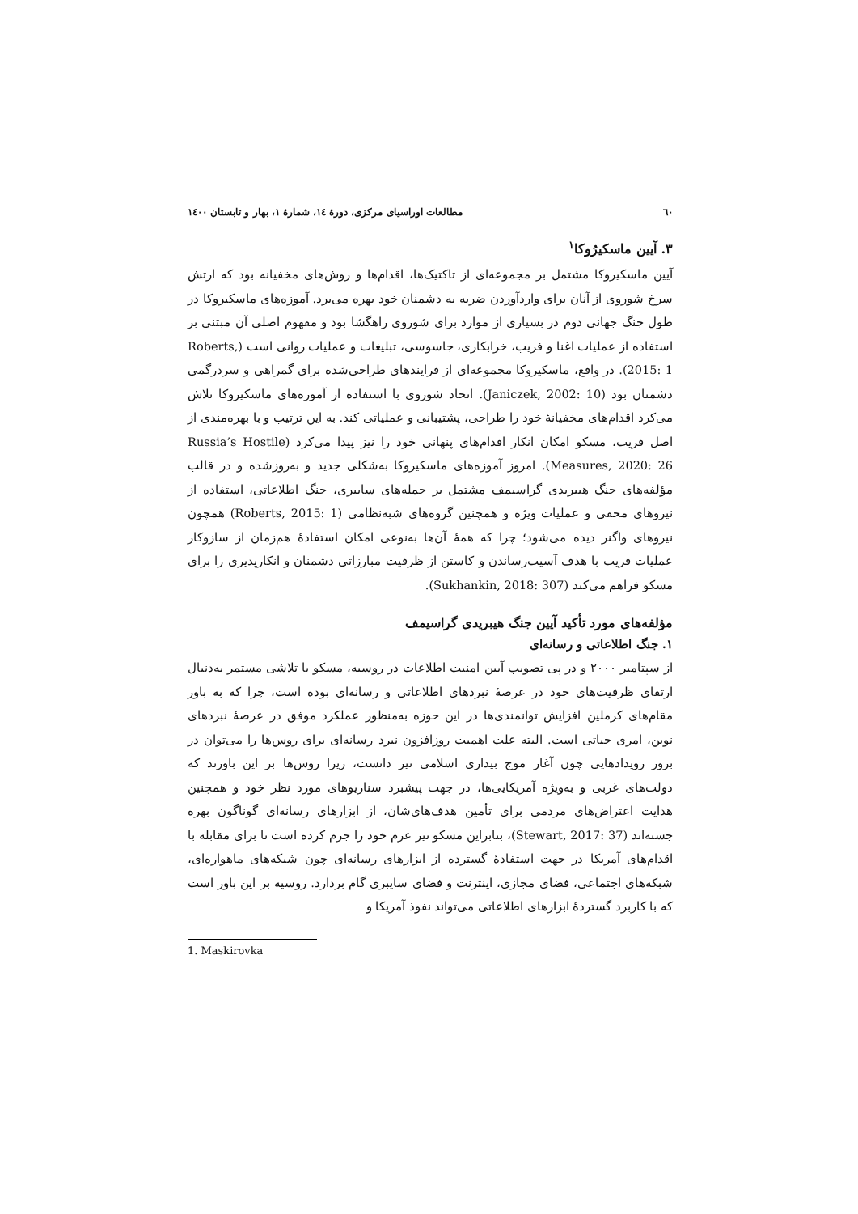٦٠ مطالعات اوراسیای مرکزی، دورهٔ ١٤، شمارهٔ ١، بهار و تابستان ١٤٠٠
٣. آیین ماسکیرُوکا<sup>١</sup>
آیین ماسکیروکا مشتمل بر مجموعه‌ای از تاکتیک‌ها، اقدام‌ها و روش‌های مخفیانه بود که ارتش سرخ شوروی از آنان برای واردآوردن ضربه به دشمنان خود بهره می‌برد. آموزه‌های ماسکیروکا در طول جنگ جهانی دوم در بسیاری از موارد برای شوروی راهگشا بود و مفهوم اصلی آن مبتنی بر استفاده از عملیات اغنا و فریب، خرابکاری، جاسوسی، تبلیغات و عملیات روانی است (Roberts, 2015: 1). در واقع، ماسکیروکا مجموعه‌ای از فرایندهای طراحی‌شده برای گمراهی و سردرگمی دشمنان بود (Janiczek, 2002: 10). اتحاد شوروی با استفاده از آموزه‌های ماسکیروکا تلاش می‌کرد اقدام‌های مخفیانهٔ خود را طراحی، پشتیبانی و عملیاتی کند. به این ترتیب و با بهره‌مندی از اصل فریب، مسکو امکان انکار اقدام‌های پنهانی خود را نیز پیدا می‌کرد (Russia’s Hostile Measures, 2020: 26). امروز آموزه‌های ماسکیروکا به‌شکلی جدید و به‌روزشده و در قالب مؤلفه‌های جنگ هیبریدی گراسیمف مشتمل بر حمله‌های سایبری، جنگ اطلاعاتی، استفاده از نیروهای مخفی و عملیات ویژه و همچنین گروه‌های شبه‌نظامی (Roberts, 2015: 1) همچون نیروهای واگنر دیده می‌شود؛ چرا که همهٔ آن‌ها به‌نوعی امکان استفادهٔ هم‌زمان از سازوکار عملیات فریب با هدف آسیب‌رساندن و کاستن از ظرفیت مبارزاتی دشمنان و انکارپذیری را برای مسکو فراهم می‌کند (Sukhankin, 2018: 307).
مؤلفه‌های مورد تأکید آیین جنگ هیبریدی گراسیمف
١. جنگ اطلاعاتی و رسانه‌ای
از سپتامبر ٢٠٠٠ و در پی تصویب آیین امنیت اطلاعات در روسیه، مسکو با تلاشی مستمر به‌دنبال ارتقای ظرفیت‌های خود در عرصهٔ نبردهای اطلاعاتی و رسانه‌ای بوده است، چرا که به باور مقام‌های کرملین افزایش توانمندی‌ها در این حوزه به‌منظور عملکرد موفق در عرصهٔ نبردهای نوین، امری حیاتی است. البته علت اهمیت روزافزون نبرد رسانه‌ای برای روس‌ها را می‌توان در بروز رویدادهایی چون آغاز موج بیداری اسلامی نیز دانست، زیرا روس‌ها بر این باورند که دولت‌های غربی و به‌ویژه آمریکایی‌ها، در جهت پیشبرد سناریوهای مورد نظر خود و همچنین هدایت اعتراض‌های مردمی برای تأمین هدف‌های‌شان، از ابزارهای رسانه‌ای گوناگون بهره جسته‌اند (Stewart, 2017: 37)، بنابراین مسکو نیز عزم خود را جزم کرده است تا برای مقابله با اقدام‌های آمریکا در جهت استفادهٔ گسترده از ابزارهای رسانه‌ای چون شبکه‌های ماهواره‌ای، شبکه‌های اجتماعی، فضای مجازی، اینترنت و فضای سایبری گام بردارد. روسیه بر این باور است که با کاربرد گستردهٔ ابزارهای اطلاعاتی می‌تواند نفوذ آمریکا و
1. Maskirovka